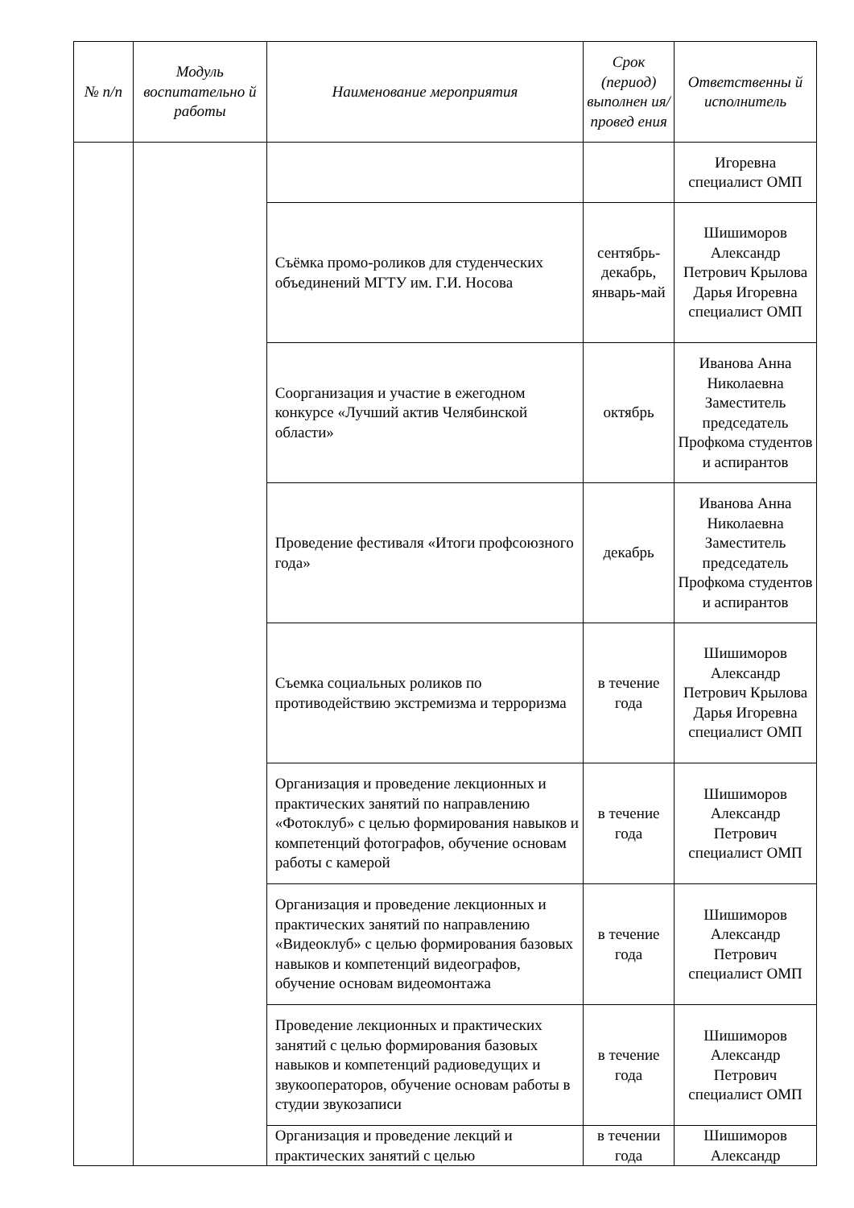| № п/п | Модуль воспитательно й работы | Наименование мероприятия | Срок (период) выполнен ия/провед ения | Ответственны й исполнитель |
| --- | --- | --- | --- | --- |
| | | | | Игоревна специалист ОМП |
| | | Съёмка промо-роликов для студенческих объединений МГТУ им. Г.И. Носова | сентябрь-декабрь, январь-май | Шишиморов Александр Петрович Крылова Дарья Игоревна специалист ОМП |
| | | Соорганизация и участие в ежегодном конкурсе «Лучший актив Челябинской области» | октябрь | Иванова Анна Николаевна Заместитель председатель Профкома студентов и аспирантов |
| | | Проведение фестиваля «Итоги профсоюзного года» | декабрь | Иванова Анна Николаевна Заместитель председатель Профкома студентов и аспирантов |
| | | Съемка социальных роликов по противодействию экстремизма и терроризма | в течение года | Шишиморов Александр Петрович Крылова Дарья Игоревна специалист ОМП |
| | | Организация и проведение лекционных и практических занятий по направлению «Фотоклуб» с целью формирования навыков и компетенций фотографов, обучение основам работы с камерой | в течение года | Шишиморов Александр Петрович специалист ОМП |
| | | Организация и проведение лекционных и практических занятий по направлению «Видеоклуб» с целью формирования базовых навыков и компетенций видеографов, обучение основам видеомонтажа | в течение года | Шишиморов Александр Петрович специалист ОМП |
| | | Проведение лекционных и практических занятий с целью формирования базовых навыков и компетенций радиоведущих и звукооператоров, обучение основам работы в студии звукозаписи | в течение года | Шишиморов Александр Петрович специалист ОМП |
| | | Организация и проведение лекций и практических занятий с целью | в течении года | Шишиморов Александр |